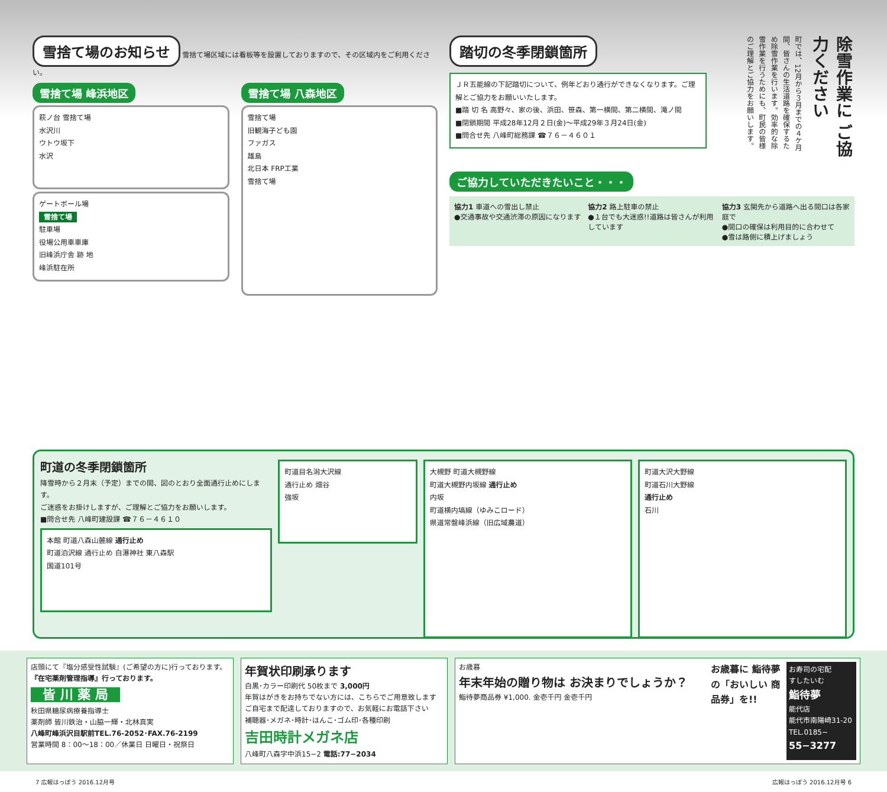雪捨て場のお知らせ 雪捨て場区域には看板等を設置しておりますので、その区域内をご利用ください。
雪捨て場 峰浜地区
萩ノ台 雪捨て場
水沢川
ウトウ坂下
水沢
ゲートボール場
雪捨て場
駐車場
役場公用車車庫
旧峰浜庁舎 跡 地
峰浜駐在所
雪捨て場 八森地区
雪捨て場
旧観海子ども園
ファガス
雄島
北日本 FRP工業
雪捨て場
踏切の冬季閉鎖箇所
ＪＲ五能線の下記踏切について、例年どおり通行ができなくなります。ご理解とご協力をお願いいたします。
■踏 切 名 高野々、家の後、浜田、笹森、第一横間、第二横間、滝ノ間
■閉鎖期間 平成28年12月２日(金)～平成29年３月24日(金)
■問合せ先 八峰町総務課 ☎７６－４６０１
除雪作業に ご協力ください
町では、12月から３月までの４ケ月間、皆さんの生活道路を確保するため除雪作業を行います。効率的な除雪作業を行うためにも、町民の皆様のご理解とご協力をお願いします。
ご協力していただきたいこと・・・
協力1 車道への雪出し禁止
●交通事故や交通渋滞の原因になります
協力2 路上駐車の禁止
●１台でも大迷惑!!道路は皆さんが利用しています
協力3 玄関先から道路へ出る間口は各家庭で
●間口の確保は利用目的に合わせて
●雪は路側に積上げましょう
町道の冬季閉鎖箇所
降雪時から２月末（予定）までの間、図のとおり全面通行止めにします。
ご迷惑をお掛けしますが、ご理解とご協力をお願いします。
■問合せ先 八峰町建設課 ☎７６－４６１０
本館 町道八森山麓線 通行止め
町道泊沢線 通行止め 白瀑神社 東八森駅
国道101号
町道目名潟大沢線
通行止め 畑谷
強坂
大槻野 町道大槻野線
町道大槻野内坂線 通行止め
内坂
町道横内塙線（ゆみこロード）
県道常盤峰浜線（旧広域農道）
町道大沢大野線
町道石川大野線
通行止め
石川
店頭にて『塩分感受性試験』(ご希望の方に)行っております。
『在宅薬剤管理指導』行っております。
皆 川 薬 局
秋田県糖尿病療養指導士
薬剤師 皆川鉄治・山脇一輝・北林真実
八峰町峰浜沢目駅前TEL.76-2052･FAX.76-2199
営業時間 8：00～18：00／休業日 日曜日・祝祭日
年賀状印刷承ります
白黒･カラー印刷代 50枚まで 3,000円
年賀はがきをお持ちでない方には、こちらでご用意致します ご自宅まで配達しておりますので、お気軽にお電話下さい
補聴器･メガネ･時計･はんこ･ゴム印･各種印刷
吉田時計メガネ店
八峰町八森字中浜15−2 電話:77−2034
お歳暮
年末年始の贈り物は お決まりでしょうか？
鮨待夢商品券 ¥1,000. 金壱千円 金壱千円
お歳暮に 鮨待夢の「おいしい 商品券」を!!
お寿司の宅配
すしたいむ
鮨待夢
能代店
能代市南陽崎31-20
TEL.0185−
55−3277
7 広報はっぽう 2016.12月号 広報はっぽう 2016.12月号 6